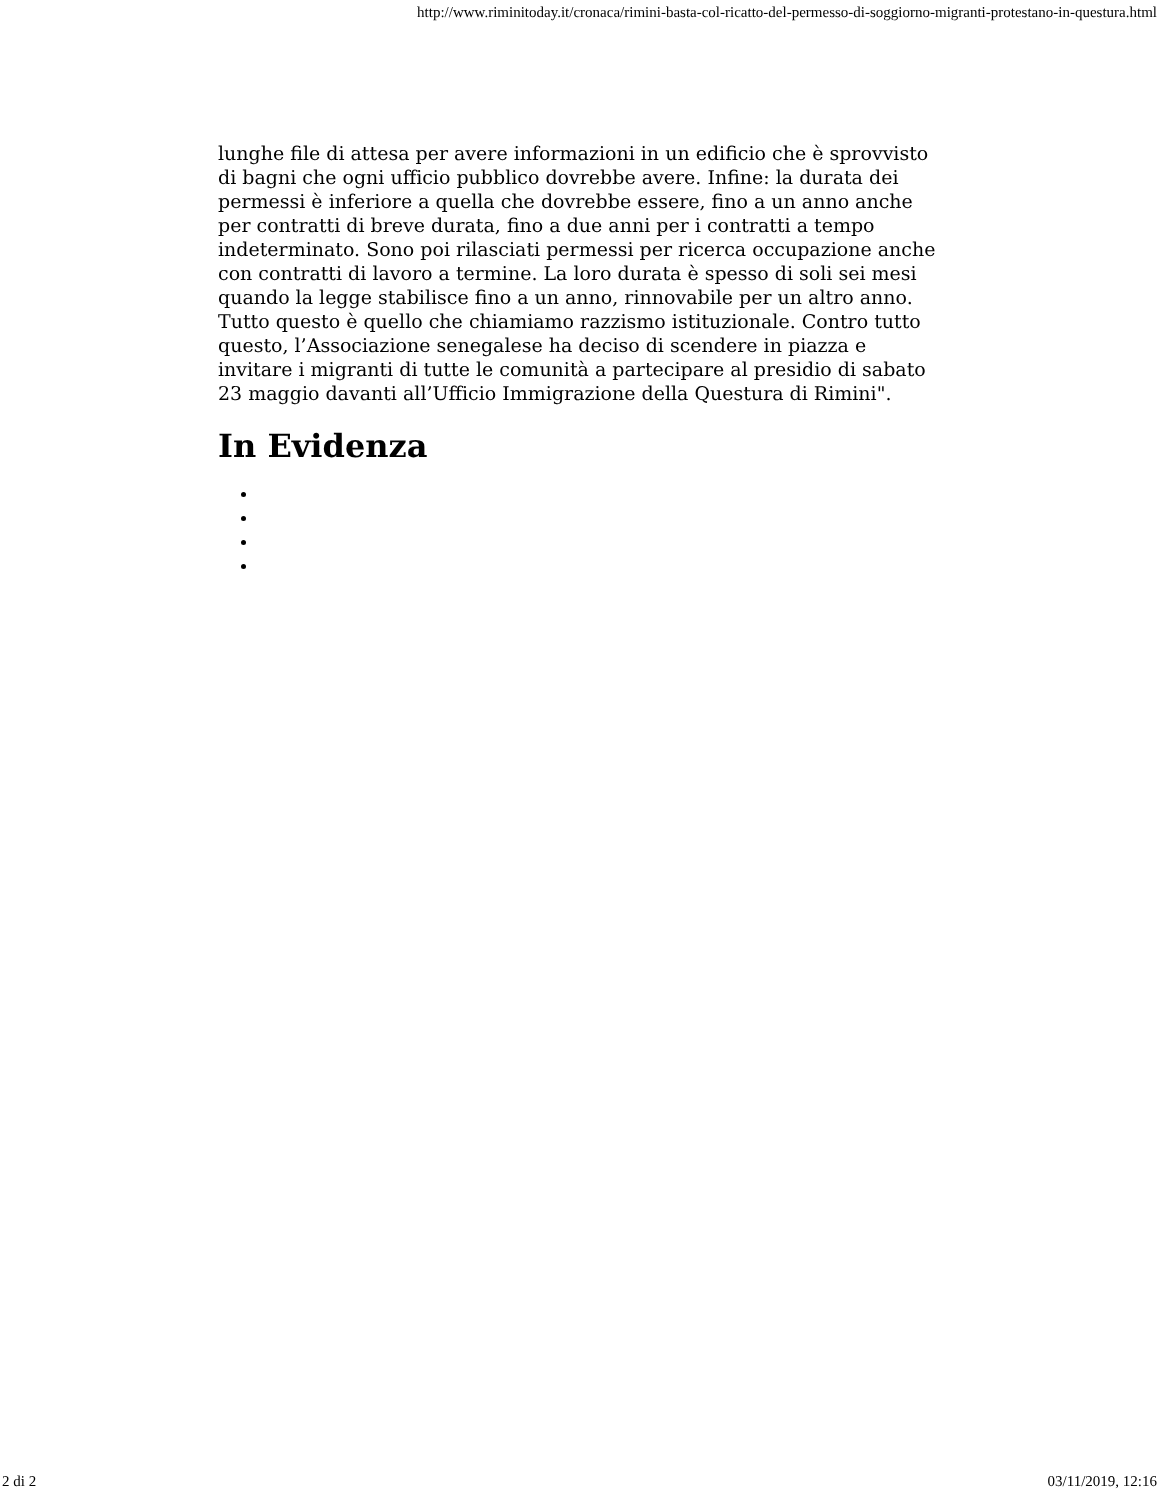http://www.riminitoday.it/cronaca/rimini-basta-col-ricatto-del-permesso-di-soggiorno-migranti-protestano-in-questura.html
lunghe file di attesa per avere informazioni in un edificio che è sprovvisto di bagni che ogni ufficio pubblico dovrebbe avere. Infine: la durata dei permessi è inferiore a quella che dovrebbe essere, fino a un anno anche per contratti di breve durata, fino a due anni per i contratti a tempo indeterminato. Sono poi rilasciati permessi per ricerca occupazione anche con contratti di lavoro a termine. La loro durata è spesso di soli sei mesi quando la legge stabilisce fino a un anno, rinnovabile per un altro anno. Tutto questo è quello che chiamiamo razzismo istituzionale. Contro tutto questo, l’Associazione senegalese ha deciso di scendere in piazza e invitare i migranti di tutte le comunità a partecipare al presidio di sabato 23 maggio davanti all’Ufficio Immigrazione della Questura di Rimini".
In Evidenza
2 di 2 03/11/2019, 12:16